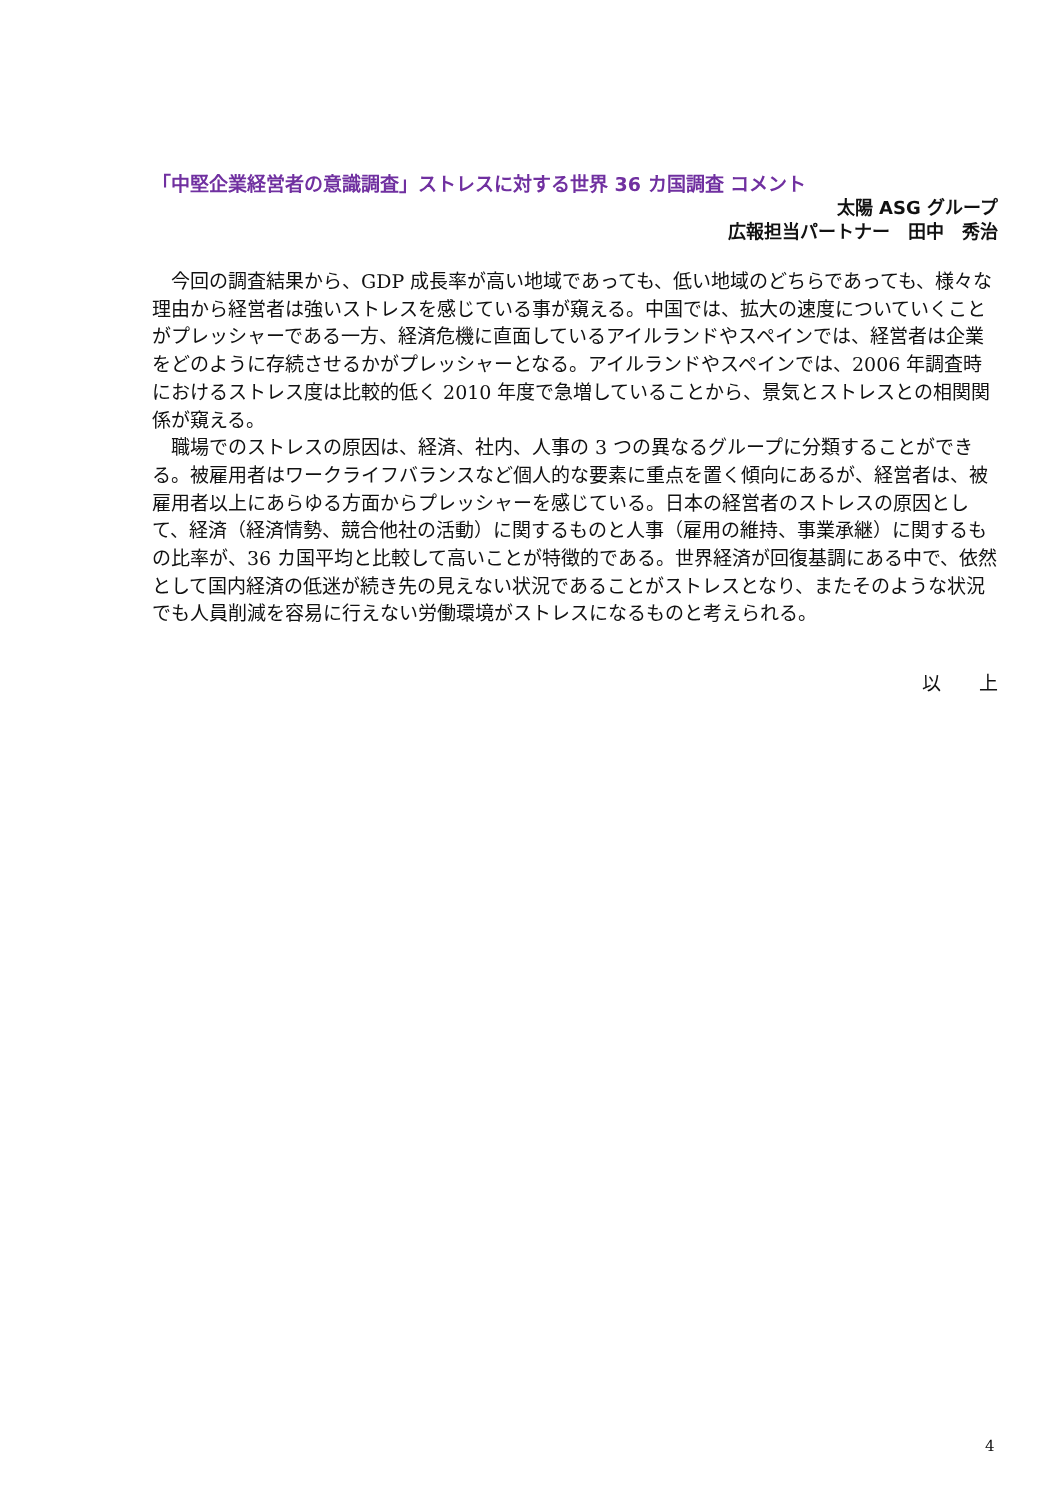「中堅企業経営者の意識調査」ストレスに対する世界 36 カ国調査 コメント
太陽 ASG グループ
広報担当パートナー　田中　秀治
今回の調査結果から、GDP 成長率が高い地域であっても、低い地域のどちらであっても、様々な理由から経営者は強いストレスを感じている事が窺える。中国では、拡大の速度についていくことがプレッシャーである一方、経済危機に直面しているアイルランドやスペインでは、経営者は企業をどのように存続させるかがプレッシャーとなる。アイルランドやスペインでは、2006 年調査時におけるストレス度は比較的低く 2010 年度で急増していることから、景気とストレスとの相関関係が窺える。
職場でのストレスの原因は、経済、社内、人事の 3 つの異なるグループに分類することができる。被雇用者はワークライフバランスなど個人的な要素に重点を置く傾向にあるが、経営者は、被雇用者以上にあらゆる方面からプレッシャーを感じている。日本の経営者のストレスの原因として、経済（経済情勢、競合他社の活動）に関するものと人事（雇用の維持、事業承継）に関するもの比率が、36 カ国平均と比較して高いことが特徴的である。世界経済が回復基調にある中で、依然として国内経済の低迷が続き先の見えない状況であることがストレスとなり、またそのような状況でも人員削減を容易に行えない労働環境がストレスになるものと考えられる。
以　　上
4